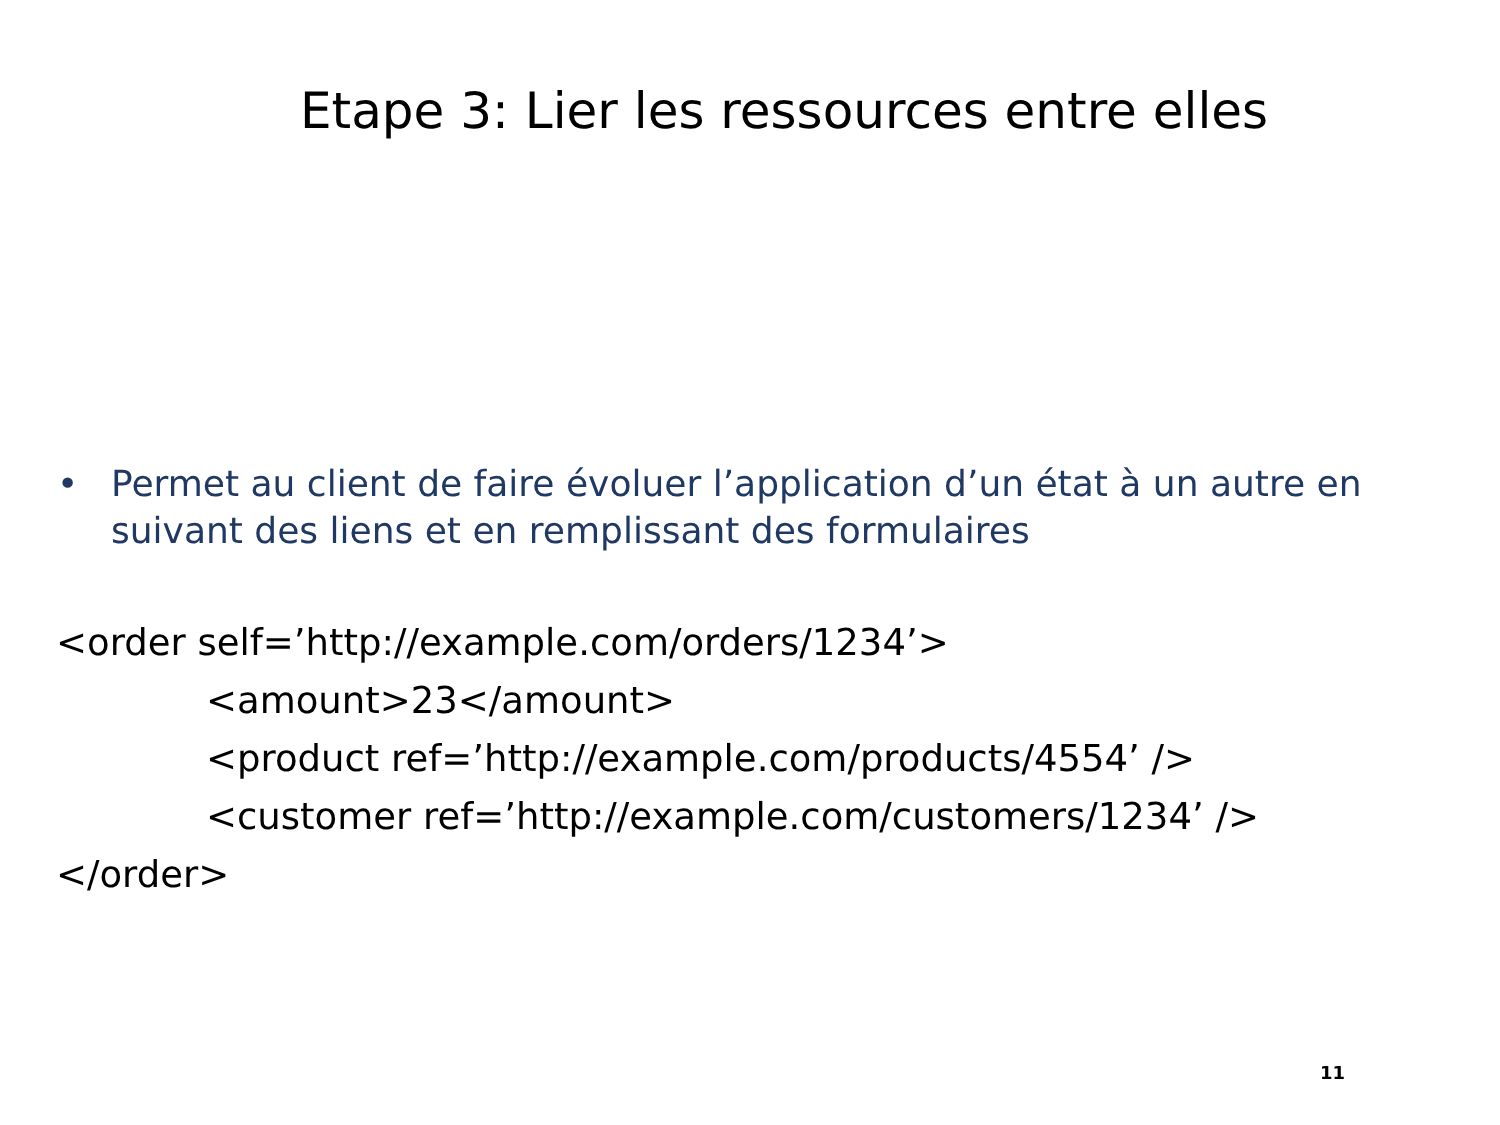Etape 3: Lier les ressources entre elles
• Permet au client de faire évoluer l’application d’un état à un autre en suivant des liens et en remplissant des formulaires
<order self=’http://example.com/orders/1234’>
<amount>23</amount>
<product ref=’http://example.com/products/4554’ />
<customer ref=’http://example.com/customers/1234’ />
</order>
11